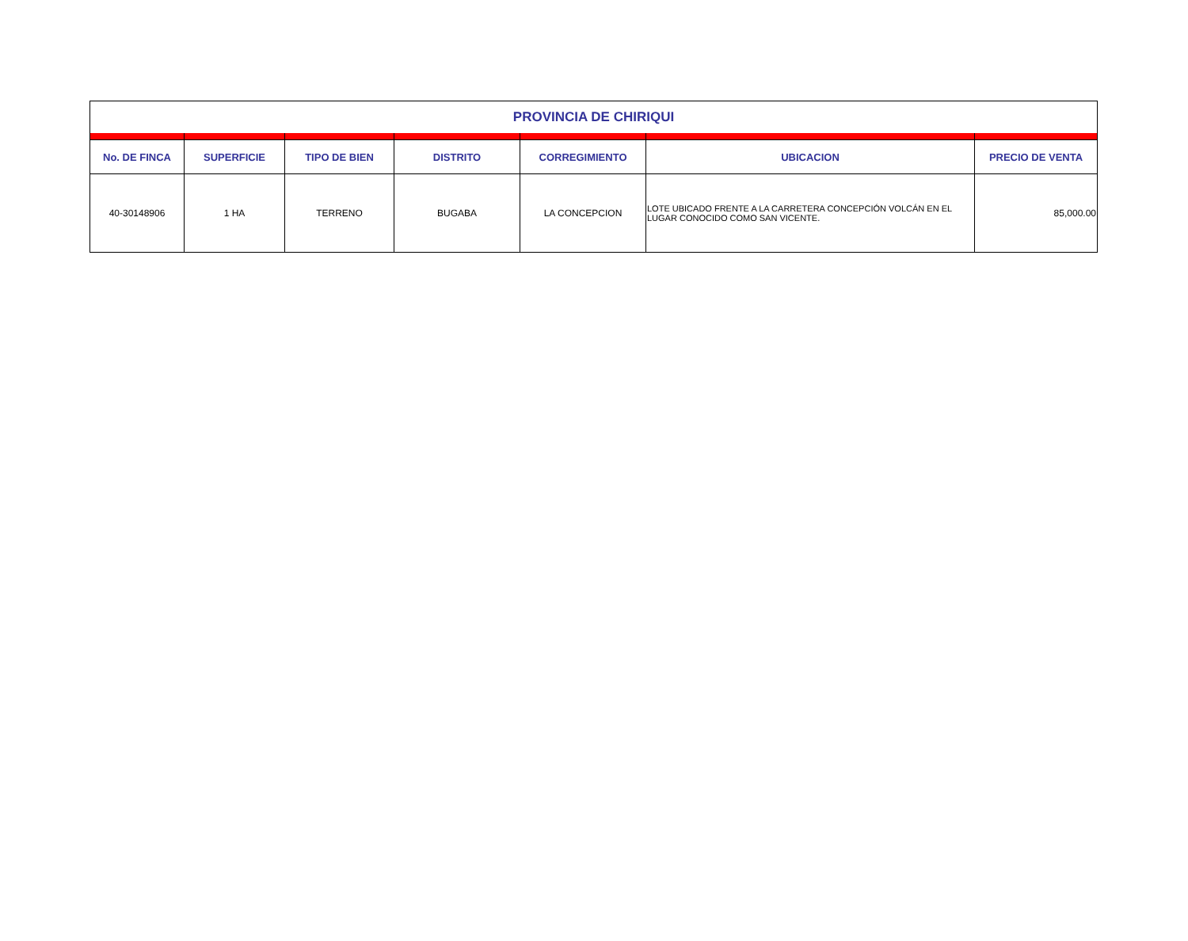| PROVINCIA DE CHIRIQUI | | | | | | |
| No. DE FINCA | SUPERFICIE | TIPO DE BIEN | DISTRITO | CORREGIMIENTO | UBICACION | PRECIO DE VENTA |
| 40-30148906 | 1 HA | TERRENO | BUGABA | LA CONCEPCION | LOTE UBICADO FRENTE A LA CARRETERA CONCEPCIÓN VOLCÁN EN EL LUGAR CONOCIDO COMO SAN VICENTE. | 85,000.00 |